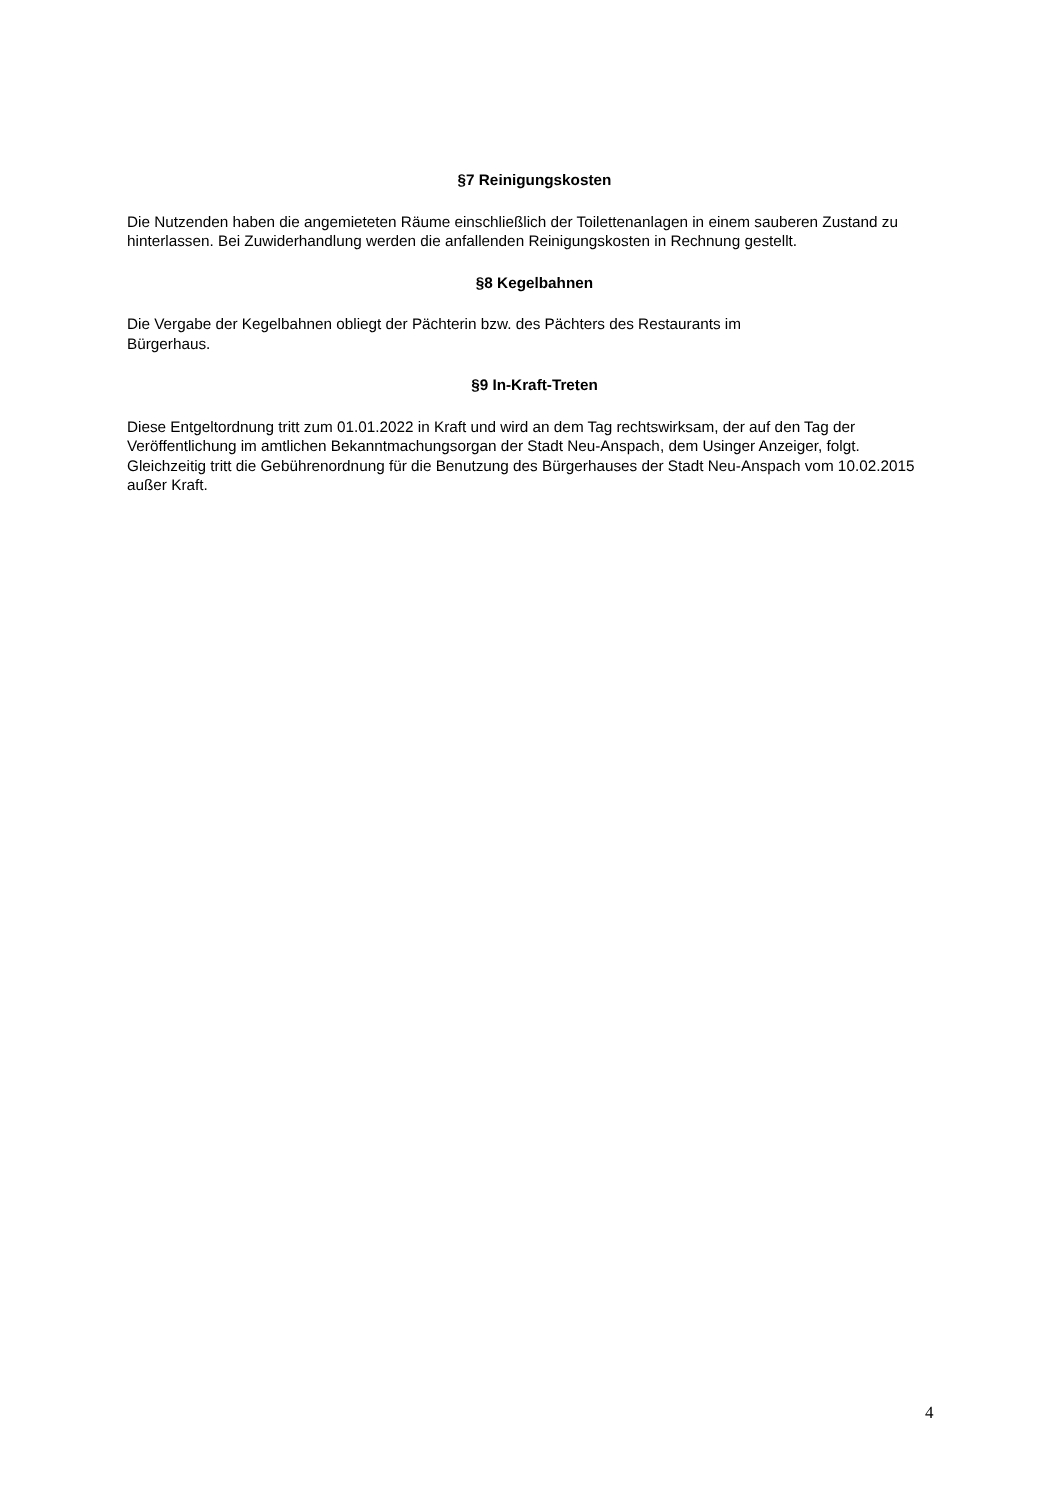§7 Reinigungskosten
Die Nutzenden haben die angemieteten Räume einschließlich der Toilettenanlagen in einem sauberen Zustand zu hinterlassen. Bei Zuwiderhandlung werden die anfallenden Reinigungskosten in Rechnung gestellt.
§8 Kegelbahnen
Die Vergabe der Kegelbahnen obliegt der Pächterin bzw. des Pächters des Restaurants im
Bürgerhaus.
§9 In-Kraft-Treten
Diese Entgeltordnung tritt zum 01.01.2022 in Kraft und wird an dem Tag rechtswirksam, der auf den Tag der Veröffentlichung im amtlichen Bekanntmachungsorgan der Stadt Neu-Anspach, dem Usinger Anzeiger, folgt.
Gleichzeitig tritt die Gebührenordnung für die Benutzung des Bürgerhauses der Stadt Neu-Anspach vom 10.02.2015 außer Kraft.
4